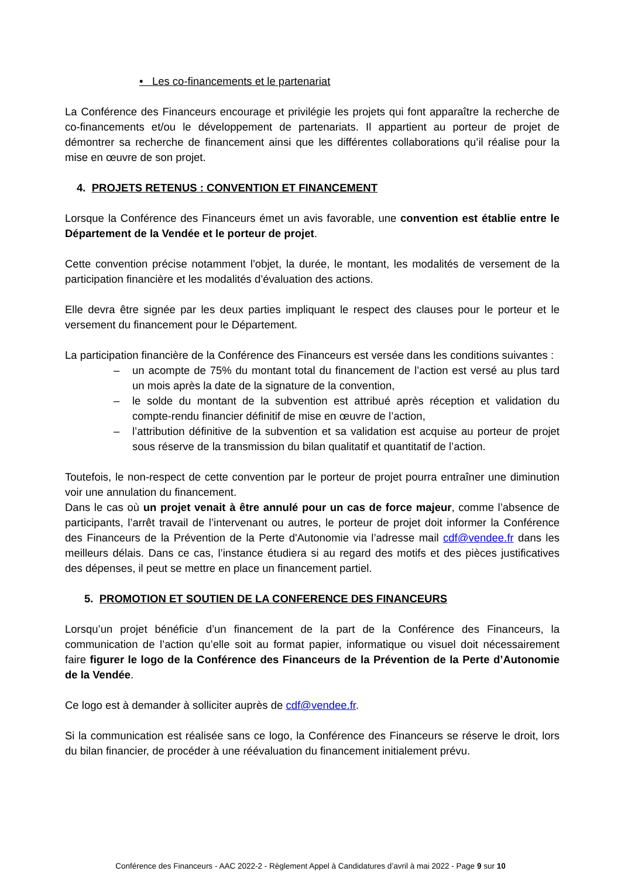• Les co-financements et le partenariat
La Conférence des Financeurs encourage et privilégie les projets qui font apparaître la recherche de co-financements et/ou le développement de partenariats. Il appartient au porteur de projet de démontrer sa recherche de financement ainsi que les différentes collaborations qu’il réalise pour la mise en œuvre de son projet.
4. PROJETS RETENUS : CONVENTION ET FINANCEMENT
Lorsque la Conférence des Financeurs émet un avis favorable, une convention est établie entre le Département de la Vendée et le porteur de projet.
Cette convention précise notamment l’objet, la durée, le montant, les modalités de versement de la participation financière et les modalités d’évaluation des actions.
Elle devra être signée par les deux parties impliquant le respect des clauses pour le porteur et le versement du financement pour le Département.
La participation financière de la Conférence des Financeurs est versée dans les conditions suivantes :
– un acompte de 75% du montant total du financement de l’action est versé au plus tard un mois après la date de la signature de la convention,
– le solde du montant de la subvention est attribué après réception et validation du compte-rendu financier définitif de mise en œuvre de l’action,
– l’attribution définitive de la subvention et sa validation est acquise au porteur de projet sous réserve de la transmission du bilan qualitatif et quantitatif de l’action.
Toutefois, le non-respect de cette convention par le porteur de projet pourra entraîner une diminution voir une annulation du financement.
Dans le cas où un projet venait à être annulé pour un cas de force majeur, comme l’absence de participants, l’arrêt travail de l’intervenant ou autres, le porteur de projet doit informer la Conférence des Financeurs de la Prévention de la Perte d'Autonomie via l’adresse mail cdf@vendee.fr dans les meilleurs délais. Dans ce cas, l’instance étudiera si au regard des motifs et des pièces justificatives des dépenses, il peut se mettre en place un financement partiel.
5. PROMOTION ET SOUTIEN DE LA CONFERENCE DES FINANCEURS
Lorsqu’un projet bénéficie d’un financement de la part de la Conférence des Financeurs, la communication de l’action qu’elle soit au format papier, informatique ou visuel doit nécessairement faire figurer le logo de la Conférence des Financeurs de la Prévention de la Perte d’Autonomie de la Vendée.
Ce logo est à demander à solliciter auprès de cdf@vendee.fr.
Si la communication est réalisée sans ce logo, la Conférence des Financeurs se réserve le droit, lors du bilan financier, de procéder à une réévaluation du financement initialement prévu.
Conférence des Financeurs - AAC 2022-2 - Règlement Appel à Candidatures d’avril à mai 2022 - Page 9 sur 10